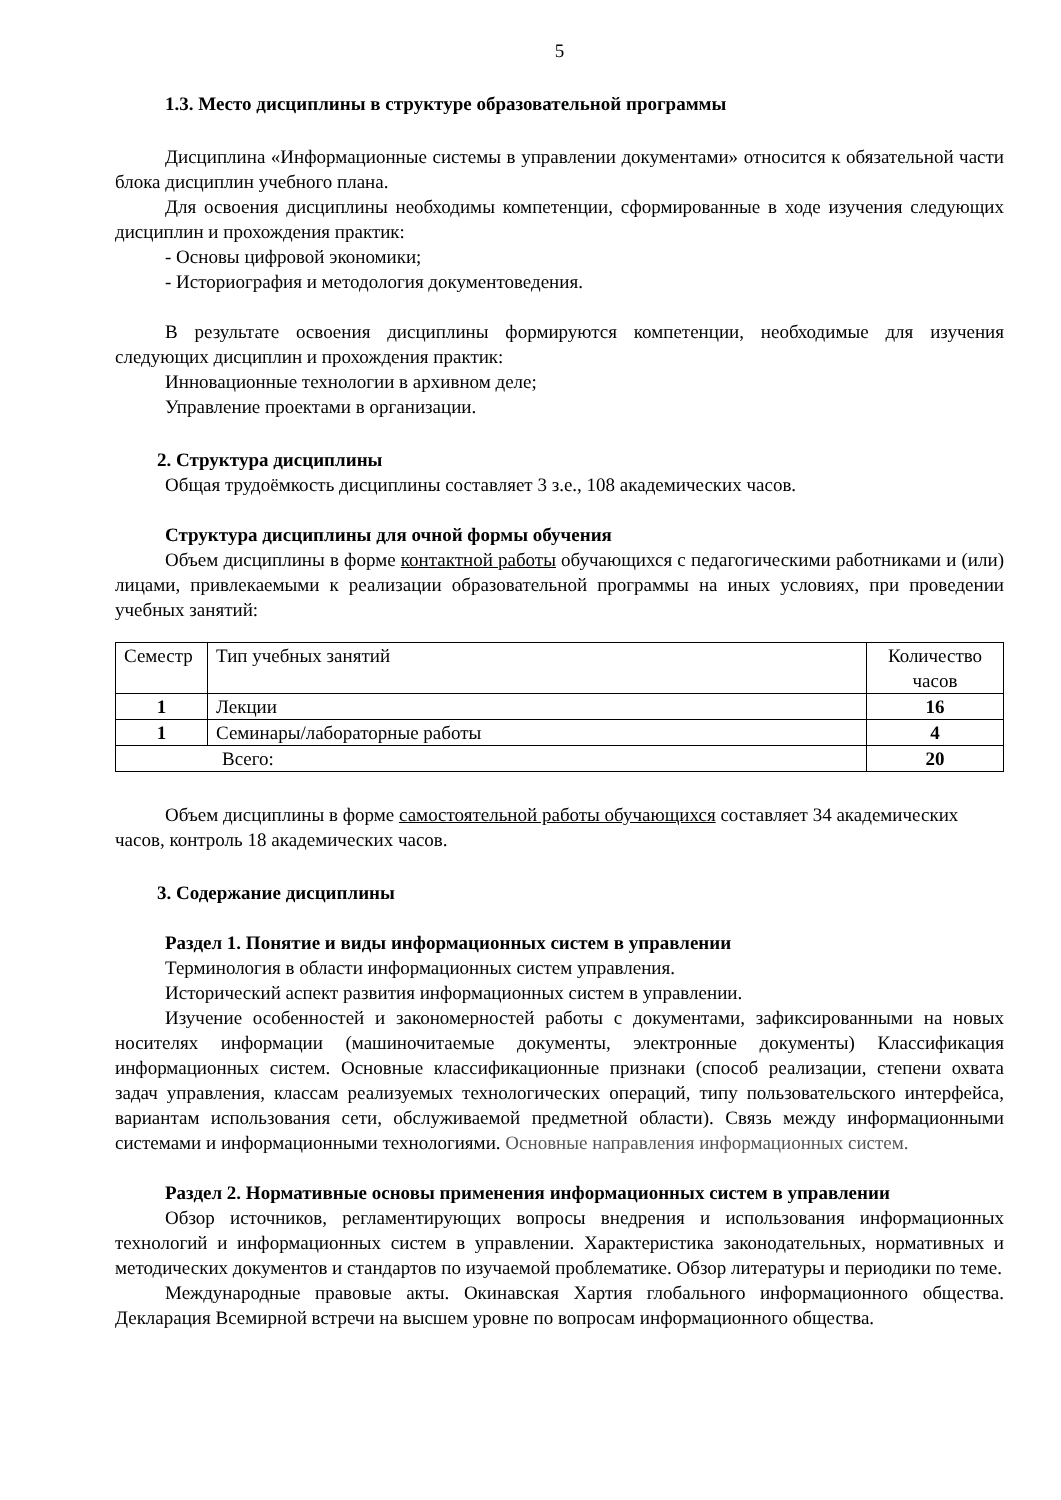5
1.3. Место дисциплины в структуре образовательной программы
Дисциплина «Информационные системы в управлении документами» относится к обязательной части блока дисциплин учебного плана.
Для освоения дисциплины необходимы компетенции, сформированные в ходе изучения следующих дисциплин и прохождения практик:
- Основы цифровой экономики;
- Историография и методология документоведения.
В результате освоения дисциплины формируются компетенции, необходимые для изучения следующих дисциплин и прохождения практик:
Инновационные технологии в архивном деле;
Управление проектами в организации.
2. Структура дисциплины
Общая трудоёмкость дисциплины составляет 3 з.е., 108 академических часов.
Структура дисциплины для очной формы обучения
Объем дисциплины в форме контактной работы обучающихся с педагогическими работниками и (или) лицами, привлекаемыми к реализации образовательной программы на иных условиях, при проведении учебных занятий:
| Семестр | Тип учебных занятий | Количество часов |
| 1 | Лекции | 16 |
| 1 | Семинары/лабораторные работы | 4 |
| Всего: | | 20 |
Объем дисциплины в форме самостоятельной работы обучающихся составляет 34 академических часов, контроль 18 академических часов.
3. Содержание дисциплины
Раздел 1. Понятие и виды информационных систем в управлении
Терминология в области информационных систем управления.
Исторический аспект развития информационных систем в управлении.
Изучение особенностей и закономерностей работы с документами, зафиксированными на новых носителях информации (машиночитаемые документы, электронные документы) Классификация информационных систем. Основные классификационные признаки (способ реализации, степени охвата задач управления, классам реализуемых технологических операций, типу пользовательского интерфейса, вариантам использования сети, обслуживаемой предметной области). Связь между информационными системами и информационными технологиями. Основные направления информационных систем.
Раздел 2. Нормативные основы применения информационных систем в управлении
Обзор источников, регламентирующих вопросы внедрения и использования информационных технологий и информационных систем в управлении. Характеристика законодательных, нормативных и методических документов и стандартов по изучаемой проблематике. Обзор литературы и периодики по теме.
Международные правовые акты. Окинавская Хартия глобального информационного общества. Декларация Всемирной встречи на высшем уровне по вопросам информационного общества.